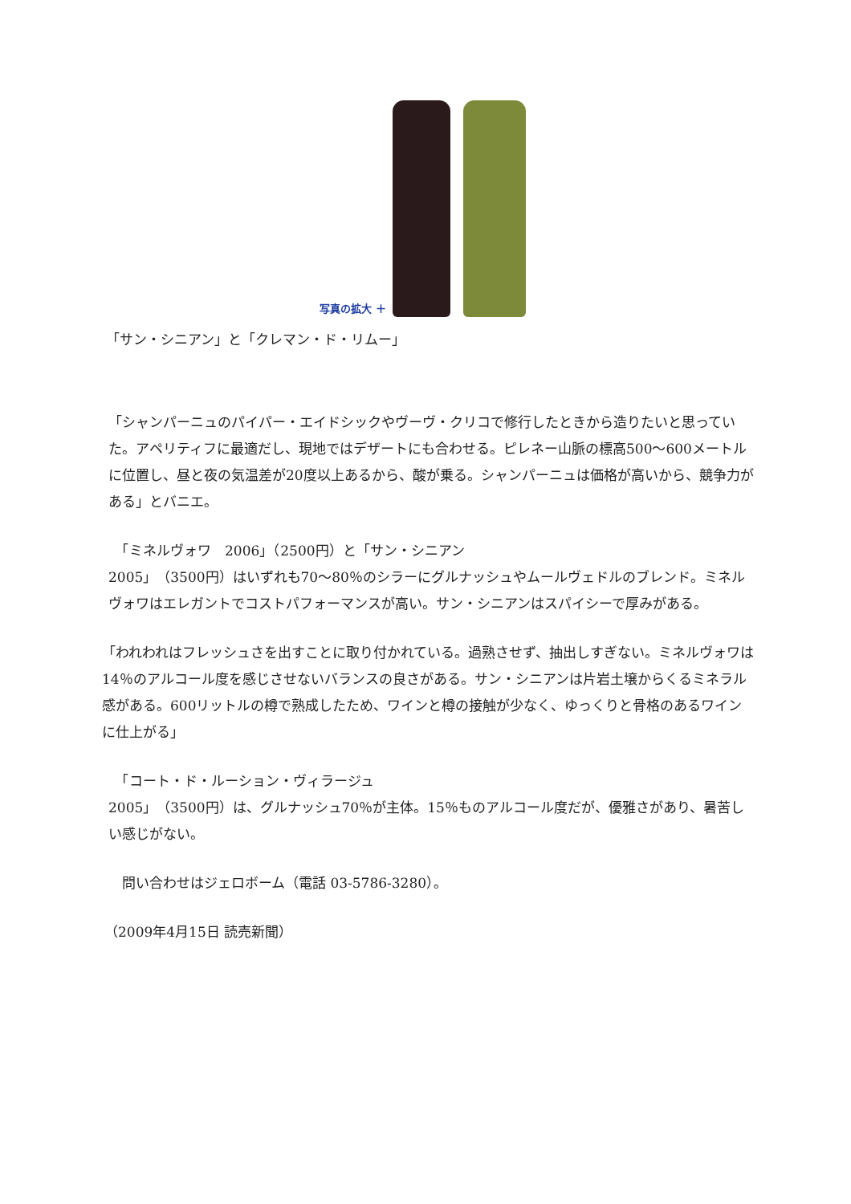写真の拡大 ＋
「サン・シニアン」と「クレマン・ド・リムー」
「シャンパーニュのパイパー・エイドシックやヴーヴ・クリコで修行したときから造りたいと思っていた。アペリティフに最適だし、現地ではデザートにも合わせる。ピレネー山脈の標高500～600メートルに位置し、昼と夜の気温差が20度以上あるから、酸が乗る。シャンパーニュは価格が高いから、競争力がある」とバニエ。
　「ミネルヴォワ　2006」（2500円）と「サン・シニアン
2005」（3500円）はいずれも70～80％のシラーにグルナッシュやムールヴェドルのブレンド。ミネルヴォワはエレガントでコストパフォーマンスが高い。サン・シニアンはスパイシーで厚みがある。
「われわれはフレッシュさを出すことに取り付かれている。過熟させず、抽出しすぎない。ミネルヴォワは14％のアルコール度を感じさせないバランスの良さがある。サン・シニアンは片岩土壌からくるミネラル感がある。600リットルの樽で熟成したため、ワインと樽の接触が少なく、ゆっくりと骨格のあるワインに仕上がる」
　「コート・ド・ルーション・ヴィラージュ
2005」（3500円）は、グルナッシュ70％が主体。15％ものアルコール度だが、優雅さがあり、暑苦しい感じがない。
　問い合わせはジェロボーム（電話 03-5786-3280）。
（2009年4月15日 読売新聞）